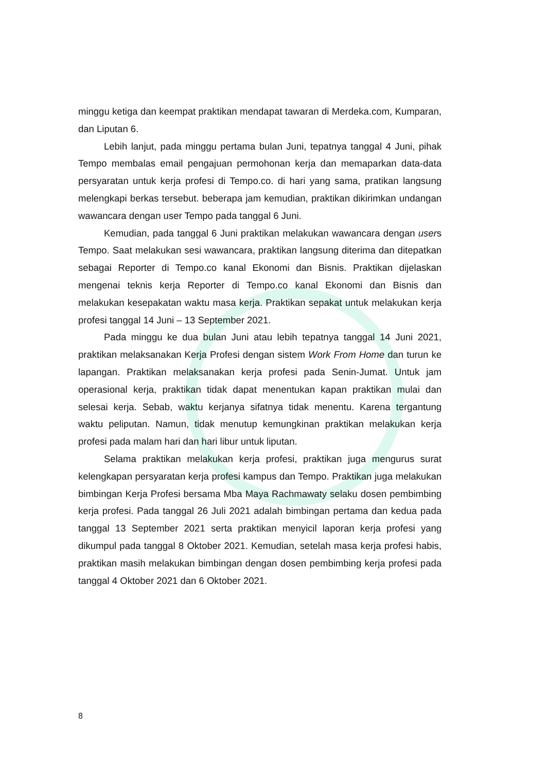minggu ketiga dan keempat praktikan mendapat tawaran di Merdeka.com, Kumparan, dan Liputan 6.
Lebih lanjut, pada minggu pertama bulan Juni, tepatnya tanggal 4 Juni, pihak Tempo membalas email pengajuan permohonan kerja dan memaparkan data-data persyaratan untuk kerja profesi di Tempo.co. di hari yang sama, pratikan langsung melengkapi berkas tersebut. beberapa jam kemudian, praktikan dikirimkan undangan wawancara dengan user Tempo pada tanggal 6 Juni.
Kemudian, pada tanggal 6 Juni praktikan melakukan wawancara dengan users Tempo. Saat melakukan sesi wawancara, praktikan langsung diterima dan ditepatkan sebagai Reporter di Tempo.co kanal Ekonomi dan Bisnis. Praktikan dijelaskan mengenai teknis kerja Reporter di Tempo.co kanal Ekonomi dan Bisnis dan melakukan kesepakatan waktu masa kerja. Praktikan sepakat untuk melakukan kerja profesi tanggal 14 Juni – 13 September 2021.
Pada minggu ke dua bulan Juni atau lebih tepatnya tanggal 14 Juni 2021, praktikan melaksanakan Kerja Profesi dengan sistem Work From Home dan turun ke lapangan. Praktikan melaksanakan kerja profesi pada Senin-Jumat. Untuk jam operasional kerja, praktikan tidak dapat menentukan kapan praktikan mulai dan selesai kerja. Sebab, waktu kerjanya sifatnya tidak menentu. Karena tergantung waktu peliputan. Namun, tidak menutup kemungkinan praktikan melakukan kerja profesi pada malam hari dan hari libur untuk liputan.
Selama praktikan melakukan kerja profesi, praktikan juga mengurus surat kelengkapan persyaratan kerja profesi kampus dan Tempo. Praktikan juga melakukan bimbingan Kerja Profesi bersama Mba Maya Rachmawaty selaku dosen pembimbing kerja profesi. Pada tanggal 26 Juli 2021 adalah bimbingan pertama dan kedua pada tanggal 13 September 2021 serta praktikan menyicil laporan kerja profesi yang dikumpul pada tanggal 8 Oktober 2021. Kemudian, setelah masa kerja profesi habis, praktikan masih melakukan bimbingan dengan dosen pembimbing kerja profesi pada tanggal 4 Oktober 2021 dan 6 Oktober 2021.
8